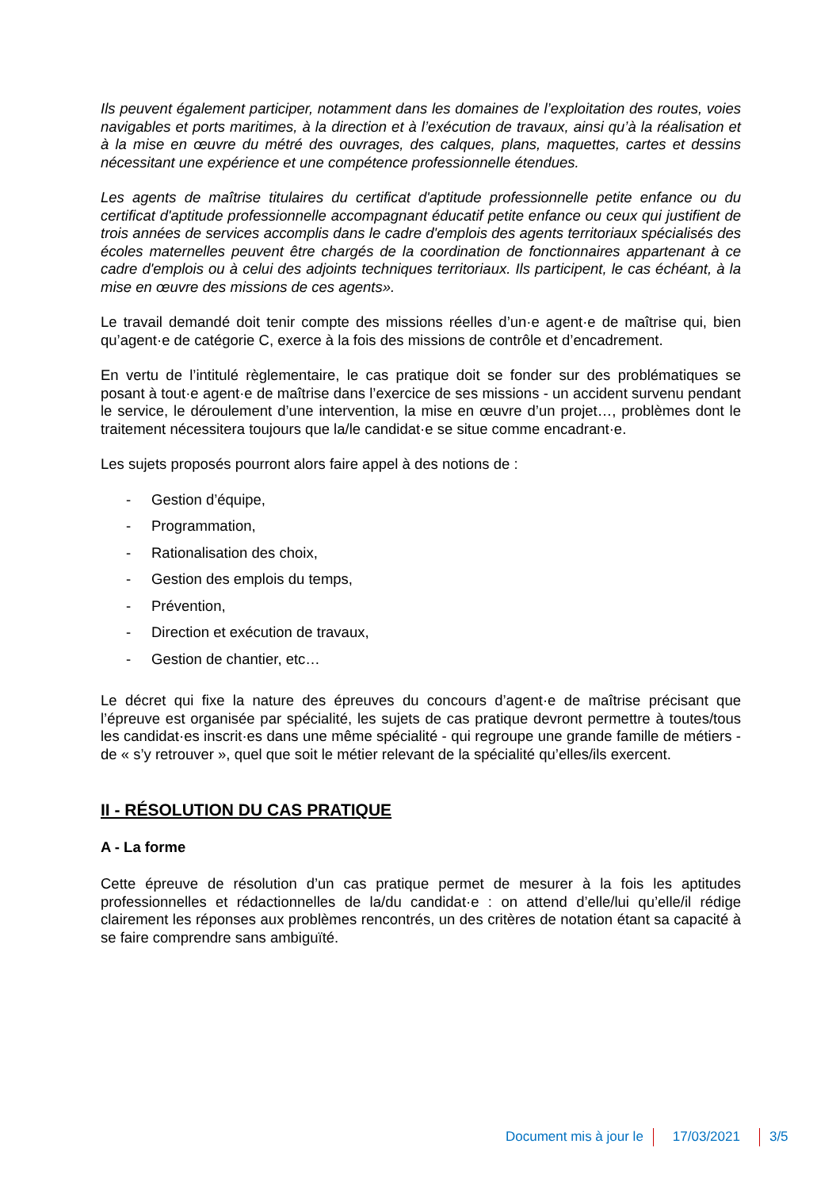Ils peuvent également participer, notamment dans les domaines de l’exploitation des routes, voies navigables et ports maritimes, à la direction et à l’exécution de travaux, ainsi qu’à la réalisation et à la mise en œuvre du métré des ouvrages, des calques, plans, maquettes, cartes et dessins nécessitant une expérience et une compétence professionnelle étendues.
Les agents de maîtrise titulaires du certificat d'aptitude professionnelle petite enfance ou du certificat d'aptitude professionnelle accompagnant éducatif petite enfance ou ceux qui justifient de trois années de services accomplis dans le cadre d'emplois des agents territoriaux spécialisés des écoles maternelles peuvent être chargés de la coordination de fonctionnaires appartenant à ce cadre d'emplois ou à celui des adjoints techniques territoriaux. Ils participent, le cas échéant, à la mise en œuvre des missions de ces agents».
Le travail demandé doit tenir compte des missions réelles d’un·e agent·e de maîtrise qui, bien qu’agent·e de catégorie C, exerce à la fois des missions de contrôle et d’encadrement.
En vertu de l’intitulé règlementaire, le cas pratique doit se fonder sur des problématiques se posant à tout·e agent·e de maîtrise dans l’exercice de ses missions - un accident survenu pendant le service, le déroulement d’une intervention, la mise en œuvre d’un projet…, problèmes dont le traitement nécessitera toujours que la/le candidat·e se situe comme encadrant·e.
Les sujets proposés pourront alors faire appel à des notions de :
- Gestion d’équipe,
- Programmation,
- Rationalisation des choix,
- Gestion des emplois du temps,
- Prévention,
- Direction et exécution de travaux,
- Gestion de chantier, etc…
Le décret qui fixe la nature des épreuves du concours d’agent·e de maîtrise précisant que l’épreuve est organisée par spécialité, les sujets de cas pratique devront permettre à toutes/tous les candidat·es inscrit·es dans une même spécialité - qui regroupe une grande famille de métiers - de « s’y retrouver », quel que soit le métier relevant de la spécialité qu’elles/ils exercent.
II - RÉSOLUTION DU CAS PRATIQUE
A - La forme
Cette épreuve de résolution d’un cas pratique permet de mesurer à la fois les aptitudes professionnelles et rédactionnelles de la/du candidat·e : on attend d’elle/lui qu’elle/il rédige clairement les réponses aux problèmes rencontrés, un des critères de notation étant sa capacité à se faire comprendre sans ambiguïté.
Document mis à jour le 17/03/2021 3/5